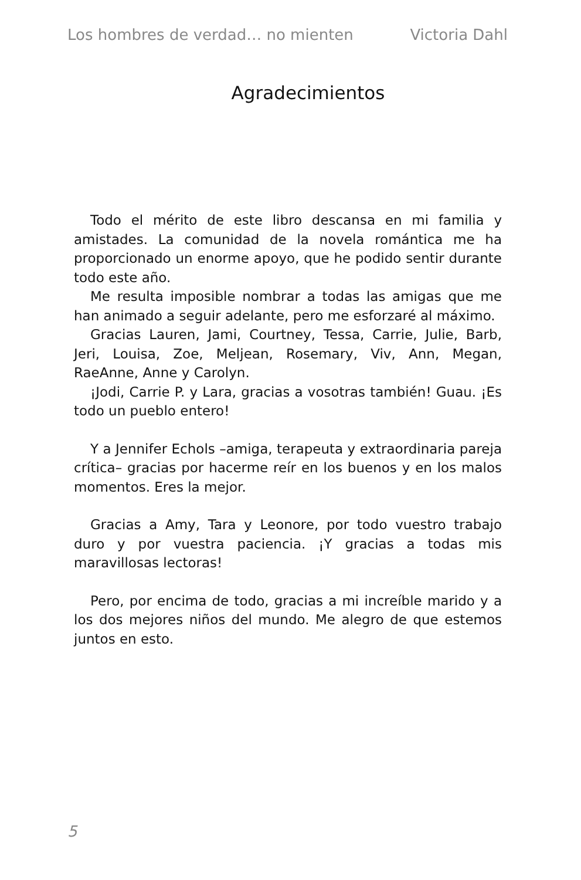Los hombres de verdad… no mienten Victoria Dahl
Agradecimientos
Todo el mérito de este libro descansa en mi familia y amistades. La comunidad de la novela romántica me ha proporcionado un enorme apoyo, que he podido sentir durante todo este año.
Me resulta imposible nombrar a todas las amigas que me han animado a seguir adelante, pero me esforzaré al máximo.
Gracias Lauren, Jami, Courtney, Tessa, Carrie, Julie, Barb, Jeri, Louisa, Zoe, Meljean, Rosemary, Viv, Ann, Megan, RaeAnne, Anne y Carolyn.
¡Jodi, Carrie P. y Lara, gracias a vosotras también! Guau. ¡Es todo un pueblo entero!
Y a Jennifer Echols –amiga, terapeuta y extraordinaria pareja crítica– gracias por hacerme reír en los buenos y en los malos momentos. Eres la mejor.
Gracias a Amy, Tara y Leonore, por todo vuestro trabajo duro y por vuestra paciencia. ¡Y gracias a todas mis maravillosas lectoras!
Pero, por encima de todo, gracias a mi increíble marido y a los dos mejores niños del mundo. Me alegro de que estemos juntos en esto.
5